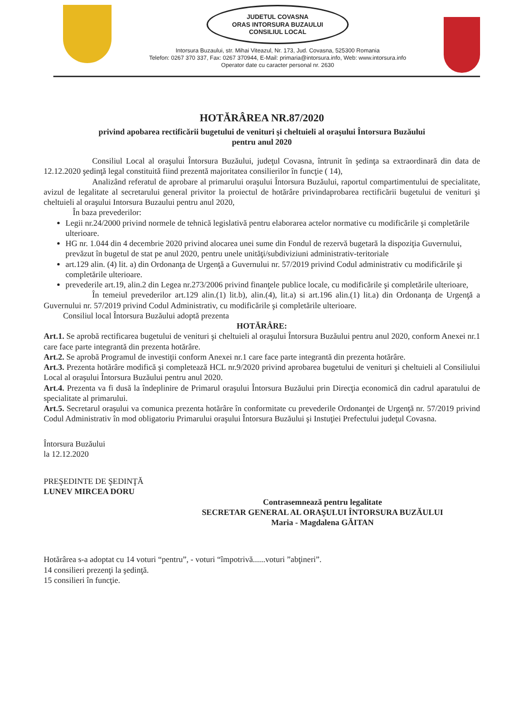JUDETUL COVASNA
ORAS INTORSURA BUZAULUI
CONSILIUL LOCAL
Intorsura Buzaului, str. Mihai Viteazul, Nr. 173, Jud. Covasna, 525300 Romania
Telefon: 0267 370 337, Fax: 0267 370944, E-Mail: primaria@intorsura.info, Web: www.intorsura.info
Operator date cu caracter personal nr. 2630
HOTĂRÂREA NR.87/2020
privind apobarea rectificării bugetului de venituri şi cheltuieli al oraşului Întorsura Buzăului
pentru anul 2020
Consiliul Local al oraşului Întorsura Buzăului, judeţul Covasna, întrunit în şedinţa sa extraordinară din data de 12.12.2020 şedinţă legal constituită fiind prezentă majoritatea consilierilor în funcţie ( 14),
Analizând referatul de aprobare al primarului oraşului Întorsura Buzăului, raportul compartimentului de specialitate, avizul de legalitate al secretarului general privitor la proiectul de hotărâre privindaprobarea rectificării bugetului de venituri şi cheltuieli al oraşului Intorsura Buzaului pentru anul 2020,
În baza prevederilor:
Legii nr.24/2000 privind normele de tehnică legislativă pentru elaborarea actelor normative cu modificările şi completările ulterioare.
HG nr. 1.044 din 4 decembrie 2020 privind alocarea unei sume din Fondul de rezervă bugetară la dispoziţia Guvernului, prevăzut în bugetul de stat pe anul 2020, pentru unele unităţi/subdiviziuni administrativ-teritoriale
art.129 alin. (4) lit. a) din Ordonanţa de Urgenţă a Guvernului nr. 57/2019 privind Codul administrativ cu modificările şi completările ulterioare.
prevederile art.19, alin.2 din Legea nr.273/2006 privind finanţele publice locale, cu modificările şi completările ulterioare,
În temeiul prevederilor art.129 alin.(1) lit.b), alin.(4), lit.a) si art.196 alin.(1) lit.a) din Ordonanţa de Urgenţă a Guvernului nr. 57/2019 privind Codul Administrativ, cu modificările şi completările ulterioare.
Consiliul local Întorsura Buzăului adoptă prezenta
HOTĂRÂRE:
Art.1. Se aprobă rectificarea bugetului de venituri şi cheltuieli al oraşului Întorsura Buzăului pentru anul 2020, conform Anexei nr.1 care face parte integrantă din prezenta hotărâre.
Art.2. Se aprobă Programul de investiţii conform Anexei nr.1 care face parte integrantă din prezenta hotărâre.
Art.3. Prezenta hotărâre modifică şi completează HCL nr.9/2020 privind aprobarea bugetului de venituri şi cheltuieli al Consiliului Local al oraşului Întorsura Buzăului pentru anul 2020.
Art.4. Prezenta va fi dusă la îndeplinire de Primarul oraşului Întorsura Buzăului prin Direcţia economică din cadrul aparatului de specialitate al primarului.
Art.5. Secretarul oraşului va comunica prezenta hotărâre în conformitate cu prevederile Ordonanţei de Urgenţă nr. 57/2019 privind Codul Administrativ în mod obligatoriu Primarului oraşului Întorsura Buzăului şi Instuţiei Prefectului judeţul Covasna.
Întorsura Buzăului
la 12.12.2020
PREŞEDINTE DE ŞEDINŢĂ
LUNEV MIRCEA DORU
Contrasemnează pentru legalitate
SECRETAR GENERAL AL ORAŞULUI ÎNTORSURA BUZĂULUI
Maria - Magdalena GĂITAN
Hotărârea s-a adoptat cu 14 voturi “pentru”, - voturi “împotrivă......voturi ”abţineri”.
14 consilieri prezenţi la şedinţă.
15 consilieri în funcţie.